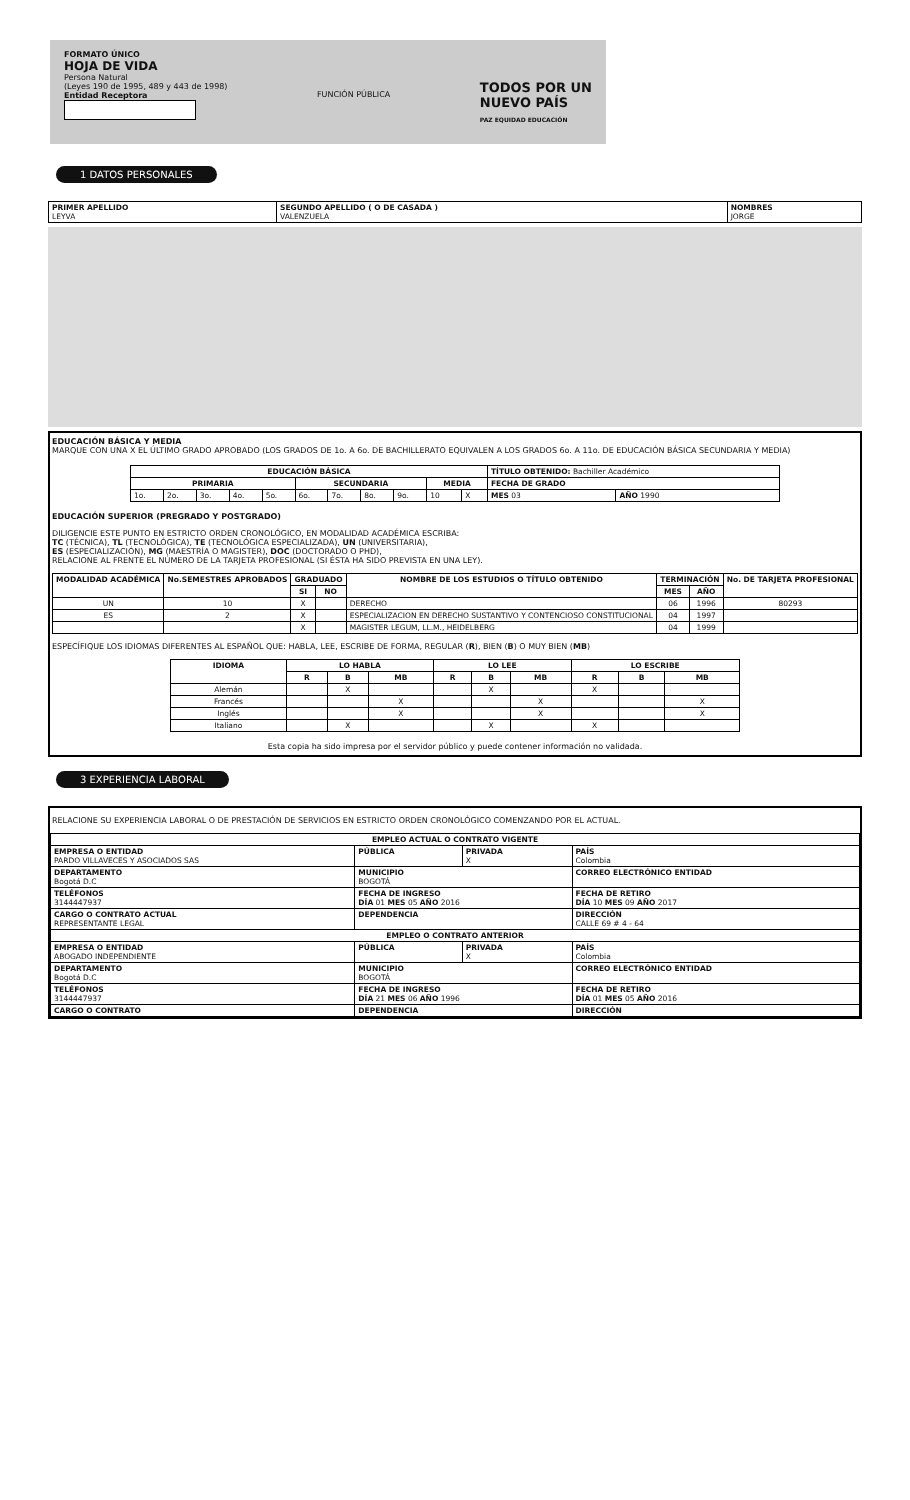FORMATO ÚNICO
HOJA DE VIDA
Persona Natural
(Leyes 190 de 1995, 489 y 443 de 1998)
Entidad Receptora
FUNCIÓN PÚBLICA
TODOS POR UN
NUEVO PAÍS
PAZ EQUIDAD EDUCACIÓN
1 DATOS PERSONALES
| PRIMER APELLIDO LEYVA | SEGUNDO APELLIDO ( O DE CASADA ) VALENZUELA | NOMBRES JORGE |
EDUCACIÓN BÁSICA Y MEDIA
MARQUE CON UNA X EL ÚLTIMO GRADO APROBADO (LOS GRADOS DE 1o. A 6o. DE BACHILLERATO EQUIVALEN A LOS GRADOS 6o. A 11o. DE EDUCACIÓN BÁSICA SECUNDARIA Y MEDIA)
| EDUCACIÓN BÁSICA | | | | | | | | | | | TÍTULO OBTENIDO: Bachiller Académico | |
| PRIMARIA | | | | | SECUNDARIA | | | | MEDIA | | FECHA DE GRADO | |
| 1o. | 2o. | 3o. | 4o. | 5o. | 6o. | 7o. | 8o. | 9o. | 10 | X | MES 03 | AÑO 1990 |
EDUCACIÓN SUPERIOR (PREGRADO Y POSTGRADO)
DILIGENCIE ESTE PUNTO EN ESTRICTO ORDEN CRONOLÓGICO, EN MODALIDAD ACADÉMICA ESCRIBA:
TC (TÉCNICA), TL (TECNOLÓGICA), TE (TECNOLÓGICA ESPECIALIZADA), UN (UNIVERSITARIA),
ES (ESPECIALIZACIÓN), MG (MAESTRÍA O MAGISTER), DOC (DOCTORADO O PHD),
RELACIONE AL FRENTE EL NÚMERO DE LA TARJETA PROFESIONAL (SI ÉSTA HA SIDO PREVISTA EN UNA LEY).
| MODALIDAD ACADÉMICA | No.SEMESTRES APROBADOS | GRADUADO | | NOMBRE DE LOS ESTUDIOS O TÍTULO OBTENIDO | TERMINACIÓN | | No. DE TARJETA PROFESIONAL |
| --- | --- | --- | --- | --- | --- | --- | --- |
| | | SI | NO | | MES | AÑO | |
| UN | 10 | X | | DERECHO | 06 | 1996 | 80293 |
| ES | 2 | X | | ESPECIALIZACION EN DERECHO SUSTANTIVO Y CONTENCIOSO CONSTITUCIONAL | 04 | 1997 | |
| | | X | | MAGISTER LEGUM, LL.M., HEIDELBERG | 04 | 1999 | |
ESPECÍFIQUE LOS IDIOMAS DIFERENTES AL ESPAÑOL QUE: HABLA, LEE, ESCRIBE DE FORMA, REGULAR (R), BIEN (B) O MUY BIEN (MB)
| IDIOMA | LO HABLA | | | LO LEE | | | LO ESCRIBE | | |
| --- | --- | --- | --- | --- | --- | --- | --- | --- | --- |
| | R | B | MB | R | B | MB | R | B | MB |
| Alemán | | X | | | X | | X | | |
| Francés | | | X | | | X | | | X |
| Inglés | | | X | | | X | | | X |
| Italiano | | X | | | X | | X | | |
Esta copia ha sido impresa por el servidor público y puede contener información no validada.
3 EXPERIENCIA LABORAL
RELACIONE SU EXPERIENCIA LABORAL O DE PRESTACIÓN DE SERVICIOS EN ESTRICTO ORDEN CRONOLÓGICO COMENZANDO POR EL ACTUAL.
| EMPLEO ACTUAL O CONTRATO VIGENTE | | | | |
| --- | --- | --- | --- | --- |
| EMPRESA O ENTIDAD PARDO VILLAVECES Y ASOCIADOS SAS | | PÚBLICA | PRIVADA X | PAÍS Colombia |
| DEPARTAMENTO Bogotá D.C | MUNICIPIO BOGOTÁ | | | CORREO ELECTRÓNICO ENTIDAD |
| TELÉFONOS 3144447937 | FECHA DE INGRESO DÍA 01 MES 05 AÑO 2016 | | | FECHA DE RETIRO DÍA 10 MES 09 AÑO 2017 |
| CARGO O CONTRATO ACTUAL REPRESENTANTE LEGAL | DEPENDENCIA | | | DIRECCIÓN CALLE 69 # 4 - 64 |
| EMPLEO O CONTRATO ANTERIOR | | | | |
| EMPRESA O ENTIDAD ABOGADO INDEPENDIENTE | | PÚBLICA | PRIVADA X | PAÍS Colombia |
| DEPARTAMENTO Bogotá D.C | MUNICIPIO BOGOTÁ | | | CORREO ELECTRÓNICO ENTIDAD |
| TELÉFONOS 3144447937 | FECHA DE INGRESO DÍA 21 MES 06 AÑO 1996 | | | FECHA DE RETIRO DÍA 01 MES 05 AÑO 2016 |
| CARGO O CONTRATO | DEPENDENCIA | | | DIRECCIÓN |